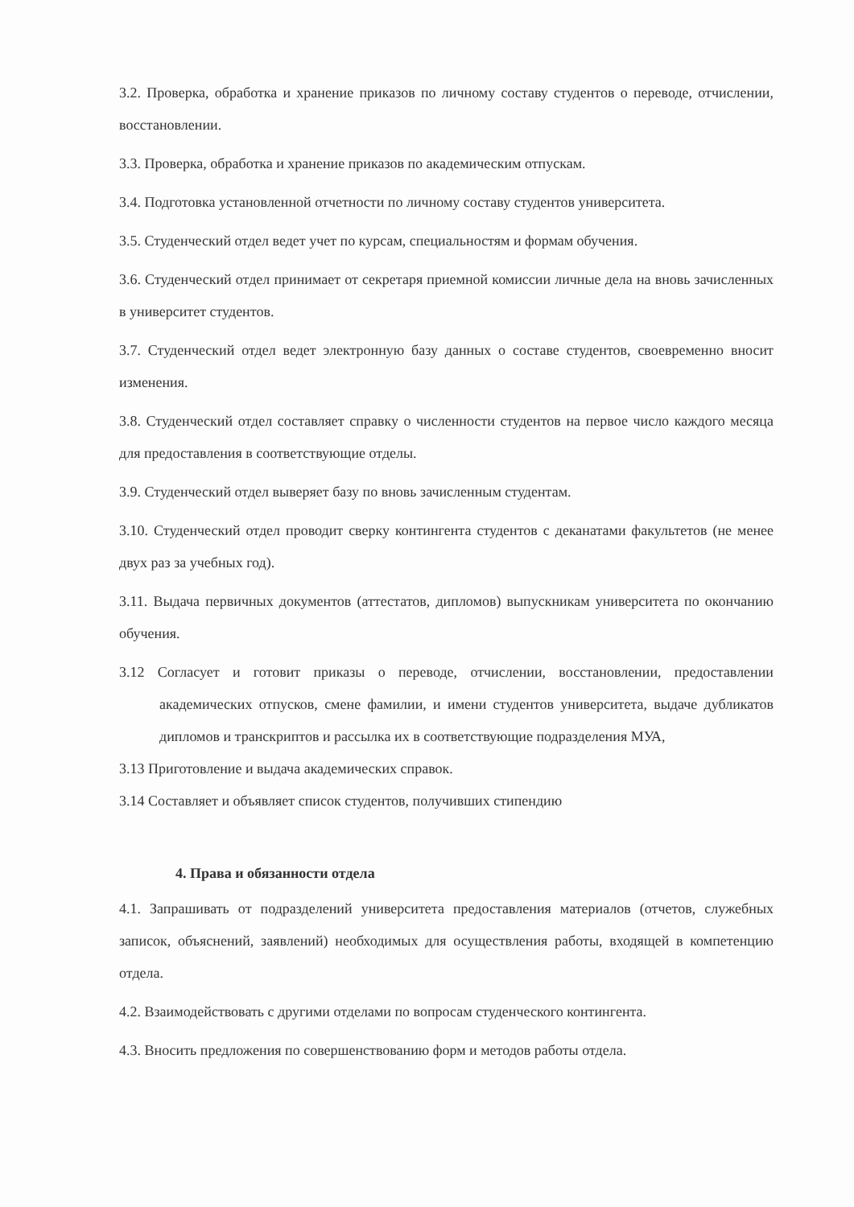3.2. Проверка, обработка и хранение приказов по личному составу студентов о переводе, отчислении, восстановлении.
3.3. Проверка, обработка и хранение приказов по академическим отпускам.
3.4. Подготовка установленной отчетности по личному составу студентов университета.
3.5. Студенческий отдел ведет учет по курсам, специальностям и формам обучения.
3.6. Студенческий отдел принимает от секретаря приемной комиссии личные дела на вновь зачисленных в университет студентов.
3.7. Студенческий отдел ведет электронную базу данных о составе студентов, своевременно вносит изменения.
3.8. Студенческий отдел составляет справку о численности студентов на первое число каждого месяца для предоставления в соответствующие отделы.
3.9. Студенческий отдел выверяет базу по вновь зачисленным студентам.
3.10. Студенческий отдел проводит сверку контингента студентов с деканатами факультетов (не менее двух раз за учебных год).
3.11. Выдача первичных документов (аттестатов, дипломов) выпускникам университета по окончанию обучения.
3.12 Согласует и готовит приказы о переводе, отчислении, восстановлении, предоставлении академических отпусков, смене фамилии, и имени студентов университета, выдаче дубликатов дипломов и транскриптов и рассылка их в соответствующие подразделения МУА,
3.13 Приготовление и выдача академических справок.
3.14 Составляет и объявляет список студентов, получивших стипендию
4. Права и обязанности отдела
4.1. Запрашивать от подразделений университета предоставления материалов (отчетов, служебных записок, объяснений, заявлений) необходимых для осуществления работы, входящей в компетенцию отдела.
4.2. Взаимодействовать с другими отделами по вопросам студенческого контингента.
4.3. Вносить предложения по совершенствованию форм и методов работы отдела.